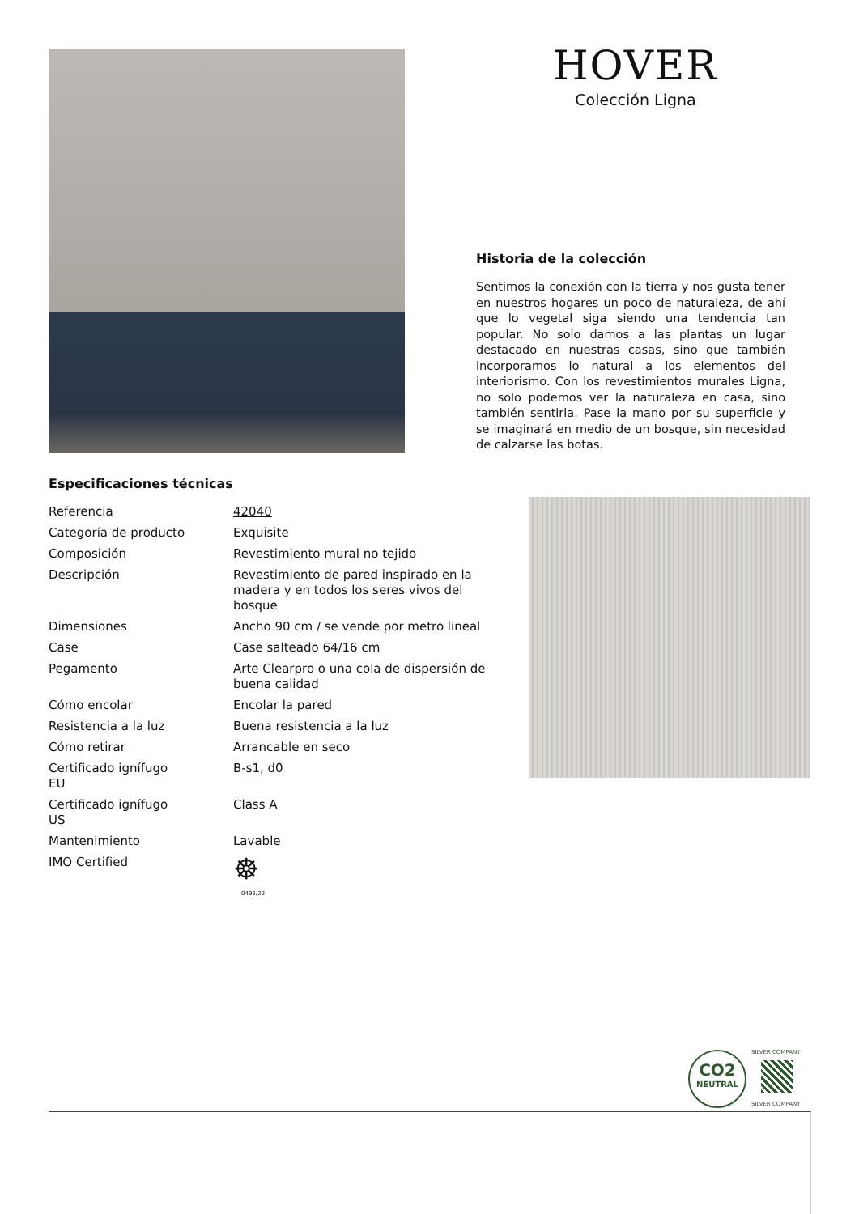HOVER
Colección Ligna
Historia de la colección
Sentimos la conexión con la tierra y nos gusta tener en nuestros hogares un poco de naturaleza, de ahí que lo vegetal siga siendo una tendencia tan popular. No solo damos a las plantas un lugar destacado en nuestras casas, sino que también incorporamos lo natural a los elementos del interiorismo. Con los revestimientos murales Ligna, no solo podemos ver la naturaleza en casa, sino también sentirla. Pase la mano por su superficie y se imaginará en medio de un bosque, sin necesidad de calzarse las botas.
Especificaciones técnicas
| Referencia | 42040 |
| Categoría de producto | Exquisite |
| Composición | Revestimiento mural no tejido |
| Descripción | Revestimiento de pared inspirado en la madera y en todos los seres vivos del bosque |
| Dimensiones | Ancho 90 cm / se vende por metro lineal |
| Case | Case salteado 64/16 cm |
| Pegamento | Arte Clearpro o una cola de dispersión de buena calidad |
| Cómo encolar | Encolar la pared |
| Resistencia a la luz | Buena resistencia a la luz |
| Cómo retirar | Arrancable en seco |
| Certificado ignífugo EU | B-s1, d0 |
| Certificado ignífugo US | Class A |
| Mantenimiento | Lavable |
| IMO Certified | ☸ 0493/22 |
CO2
NEUTRAL
SILVER COMPANY
SILVER COMPANY